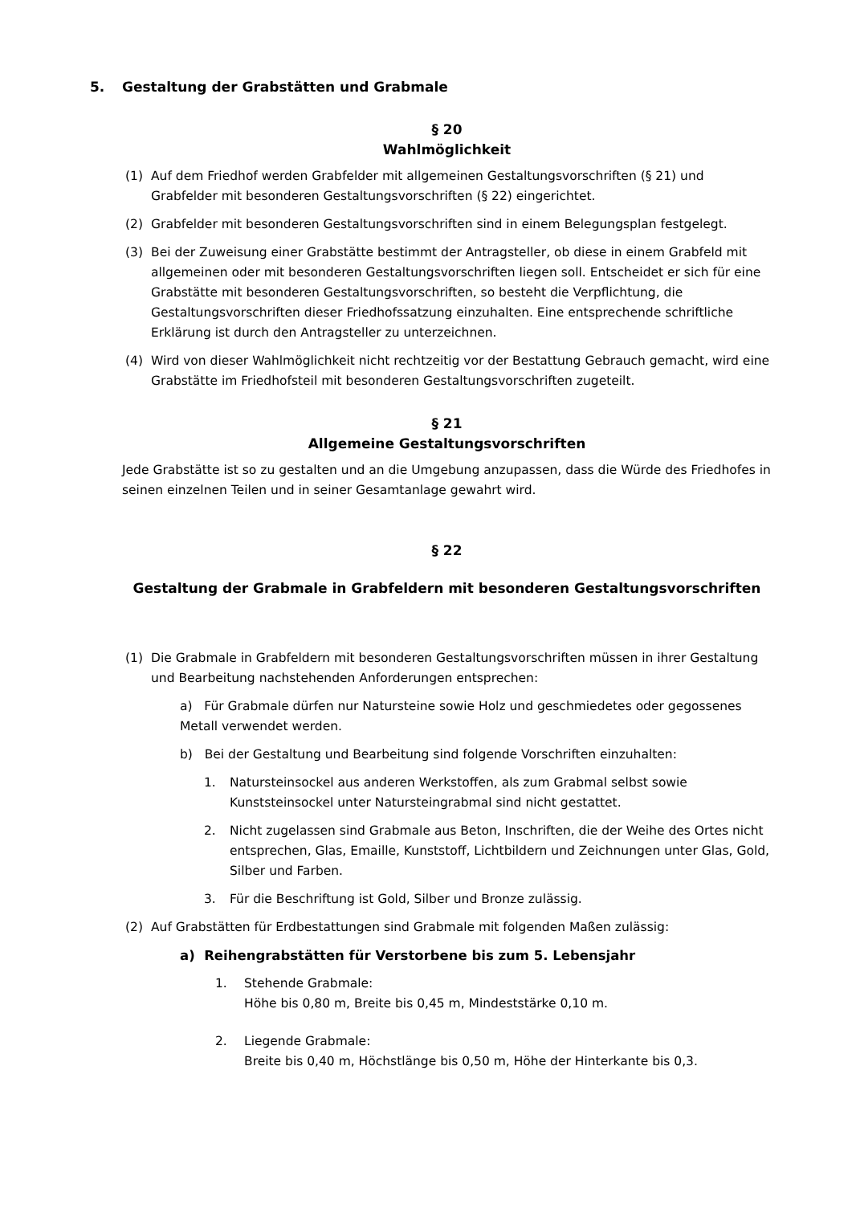5. Gestaltung der Grabstätten und Grabmale
§ 20
Wahlmöglichkeit
(1) Auf dem Friedhof werden Grabfelder mit allgemeinen Gestaltungsvorschriften (§ 21) und Grabfelder mit besonderen Gestaltungsvorschriften (§ 22) eingerichtet.
(2) Grabfelder mit besonderen Gestaltungsvorschriften sind in einem Belegungsplan festgelegt.
(3) Bei der Zuweisung einer Grabstätte bestimmt der Antragsteller, ob diese in einem Grabfeld mit allgemeinen oder mit besonderen Gestaltungsvorschriften liegen soll. Entscheidet er sich für eine Grabstätte mit besonderen Gestaltungsvorschriften, so besteht die Verpflichtung, die Gestaltungsvorschriften dieser Friedhofssatzung einzuhalten. Eine entsprechende schriftliche Erklärung ist durch den Antragsteller zu unterzeichnen.
(4) Wird von dieser Wahlmöglichkeit nicht rechtzeitig vor der Bestattung Gebrauch gemacht, wird eine Grabstätte im Friedhofsteil mit besonderen Gestaltungsvorschriften zugeteilt.
§ 21
Allgemeine Gestaltungsvorschriften
Jede Grabstätte ist so zu gestalten und an die Umgebung anzupassen, dass die Würde des Friedhofes in seinen einzelnen Teilen und in seiner Gesamtanlage gewahrt wird.
§ 22
Gestaltung der Grabmale in Grabfeldern mit besonderen Gestaltungsvorschriften
(1) Die Grabmale in Grabfeldern mit besonderen Gestaltungsvorschriften müssen in ihrer Gestaltung und Bearbeitung nachstehenden Anforderungen entsprechen:
a) Für Grabmale dürfen nur Natursteine sowie Holz und geschmiedetes oder gegossenes Metall verwendet werden.
b) Bei der Gestaltung und Bearbeitung sind folgende Vorschriften einzuhalten:
1. Natursteinsockel aus anderen Werkstoffen, als zum Grabmal selbst sowie Kunststeinsockel unter Natursteingrabmal sind nicht gestattet.
2. Nicht zugelassen sind Grabmale aus Beton, Inschriften, die der Weihe des Ortes nicht entsprechen, Glas, Emaille, Kunststoff, Lichtbildern und Zeichnungen unter Glas, Gold, Silber und Farben.
3. Für die Beschriftung ist Gold, Silber und Bronze zulässig.
(2) Auf Grabstätten für Erdbestattungen sind Grabmale mit folgenden Maßen zulässig:
a) Reihengrabstätten für Verstorbene bis zum 5. Lebensjahr
1. Stehende Grabmale:
Höhe bis 0,80 m, Breite bis 0,45 m, Mindeststärke 0,10 m.
2. Liegende Grabmale:
Breite bis 0,40 m, Höchstlänge bis 0,50 m, Höhe der Hinterkante bis 0,3.